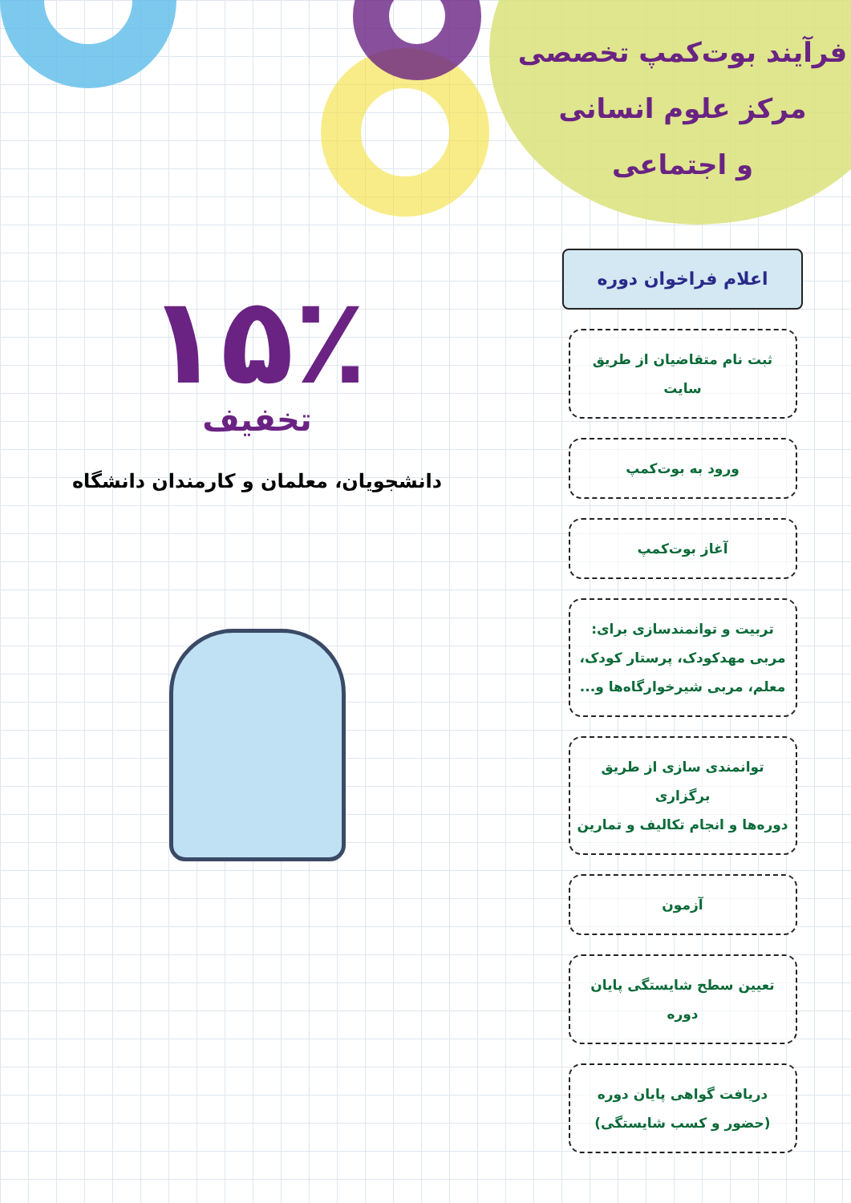فرآیند بوت‌کمپ تخصصی
مرکز علوم انسانی
و اجتماعی
اعلام فراخوان دوره
ثبت نام متقاضیان از طریق سایت
ورود به بوت‌کمپ
آغاز بوت‌کمپ
تربیت و توانمندسازی برای:
مربی مهدکودک، پرستار کودک،
معلم، مربی شیرخوارگاه‌ها و...
توانمندی سازی از طریق برگزاری
دوره‌ها و انجام تکالیف و تمارین
آزمون
تعیین سطح شایستگی پایان دوره
دریافت گواهی پایان دوره
(حضور و کسب شایستگی)
۱۵٪
تخفیف
دانشجویان، معلمان و کارمندان دانشگاه